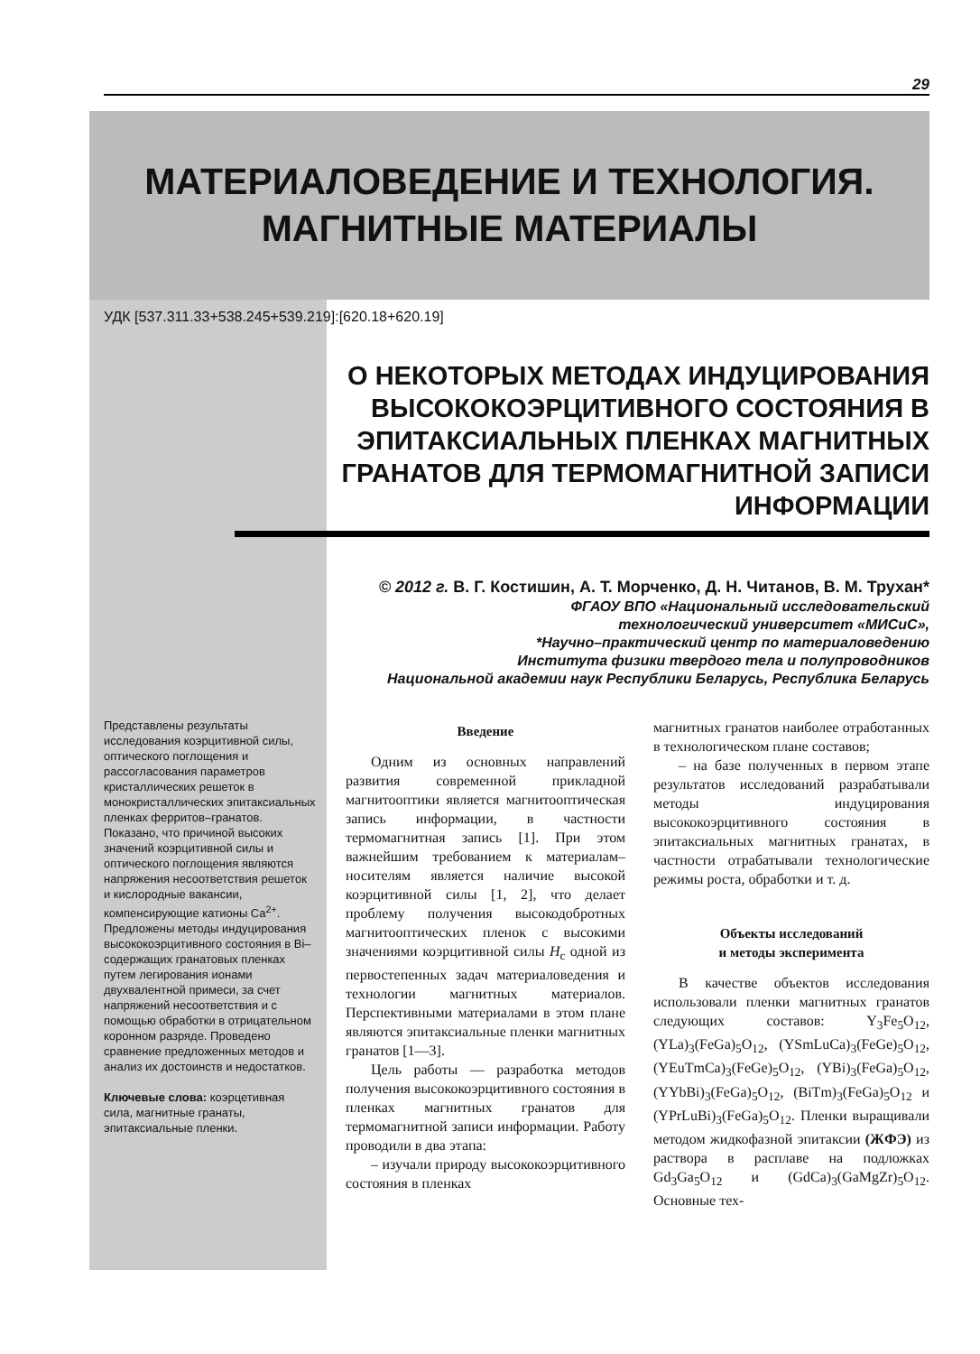29
МАТЕРИАЛОВЕДЕНИЕ И ТЕХНОЛОГИЯ.
МАГНИТНЫЕ МАТЕРИАЛЫ
УДК [537.311.33+538.245+539.219]:[620.18+620.19]
О НЕКОТОРЫХ МЕТОДАХ ИНДУЦИРОВАНИЯ ВЫСОКОКОЭРЦИТИВНОГО СОСТОЯНИЯ В ЭПИТАКСИАЛЬНЫХ ПЛЕНКАХ МАГНИТНЫХ ГРАНАТОВ ДЛЯ ТЕРМОМАГНИТНОЙ ЗАПИСИ ИНФОРМАЦИИ
© 2012 г. В. Г. Костишин, А. Т. Морченко, Д. Н. Читанов, В. М. Трухан*
ФГАОУ ВПО «Национальный исследовательский
технологический университет «МИСиС»,
*Научно–практический центр по материаловедению
Института физики твердого тела и полупроводников
Национальной академии наук Республики Беларусь, Республика Беларусь
Представлены результаты исследования коэрцитивной силы, оптического поглощения и рассогласования параметров кристаллических решеток в монокристаллических эпитаксиальных пленках ферритов–гранатов. Показано, что причиной высоких значений коэрцитивной силы и оптического поглощения являются напряжения несоответствия решеток и кислородные вакансии, компенсирующие катионы Ca<sup>2+</sup>. Предложены методы индуцирования высококоэрцитивного состояния в Bi–содержащих гранатовых пленках путем легирования ионами двухвалентной примеси, за счет напряжений несоответствия и с помощью обработки в отрицательном коронном разряде. Проведено сравнение предложенных методов и анализ их достоинств и недостатков.
Ключевые слова: коэрцетивная сила, магнитные гранаты, эпитаксиальные пленки.
Введение
Одним из основных направлений развития современной прикладной магнитооптики является магнитооптическая запись информации, в частности термомагнитная запись [1]. При этом важнейшим требованием к материалам–носителям является наличие высокой коэрцитивной силы [1, 2], что делает проблему получения высокодобротных магнитооптических пленок с высокими значениями коэрцитивной силы H<sub>c</sub> одной из первостепенных задач материаловедения и технологии магнитных материалов. Перспективными материалами в этом плане являются эпитаксиальные пленки магнитных гранатов [1—3].
Цель работы — разработка методов получения высококоэрцитивного состояния в пленках магнитных гранатов для термомагнитной записи информации. Работу проводили в два этапа:
– изучали природу высококоэрцитивного состояния в пленках
магнитных гранатов наиболее отработанных в технологическом плане составов;
– на базе полученных в первом этапе результатов исследований разрабатывали методы индуцирования высококоэрцитивного состояния в эпитаксиальных магнитных гранатах, в частности отрабатывали технологические режимы роста, обработки и т. д.
Объекты исследований
и методы эксперимента
В качестве объектов исследования использовали пленки магнитных гранатов следующих составов: Y<sub>3</sub>Fe<sub>5</sub>O<sub>12</sub>, (YLa)<sub>3</sub>(FeGa)<sub>5</sub>O<sub>12</sub>, (YSmLuCa)<sub>3</sub>(FeGe)<sub>5</sub>O<sub>12</sub>, (YEuTmCa)<sub>3</sub>(FeGe)<sub>5</sub>O<sub>12</sub>, (YBi)<sub>3</sub>(FeGa)<sub>5</sub>O<sub>12</sub>, (YYbBi)<sub>3</sub>(FeGa)<sub>5</sub>O<sub>12</sub>, (BiTm)<sub>3</sub>(FeGa)<sub>5</sub>O<sub>12</sub> и (YPrLuBi)<sub>3</sub>(FeGa)<sub>5</sub>O<sub>12</sub>. Пленки выращивали методом жидкофазной эпитаксии (ЖФЭ) из раствора в расплаве на подложках Gd<sub>3</sub>Ga<sub>5</sub>O<sub>12</sub> и (GdCa)<sub>3</sub>(GaMgZr)<sub>5</sub>O<sub>12</sub>. Основные тех-